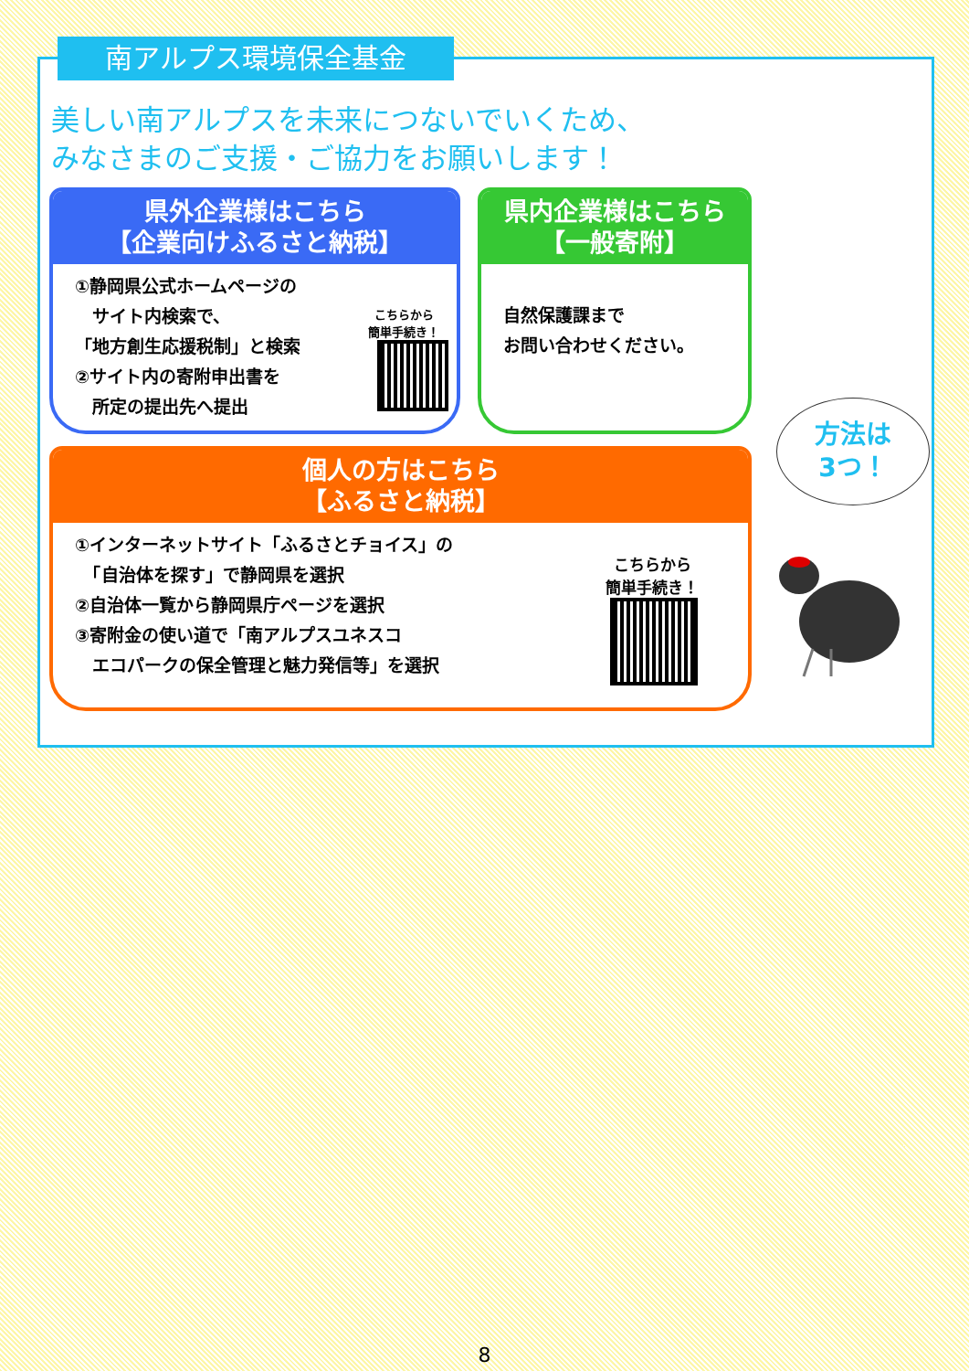南アルプス環境保全基金
美しい南アルプスを未来につないでいくため、
みなさまのご支援・ご協力をお願いします！
県外企業様はこちら
【企業向けふるさと納税】
①静岡県公式ホームページの
　サイト内検索で、
「地方創生応援税制」と検索
②サイト内の寄附申出書を
　所定の提出先へ提出
こちらから
簡単手続き！
県内企業様はこちら
【一般寄附】
自然保護課まで
お問い合わせください。
個人の方はこちら
【ふるさと納税】
①インターネットサイト「ふるさとチョイス」の
　「自治体を探す」で静岡県を選択
②自治体一覧から静岡県庁ページを選択
③寄附金の使い道で「南アルプスユネスコ
　エコパークの保全管理と魅力発信等」を選択
こちらから
簡単手続き！
方法は
3つ！
8